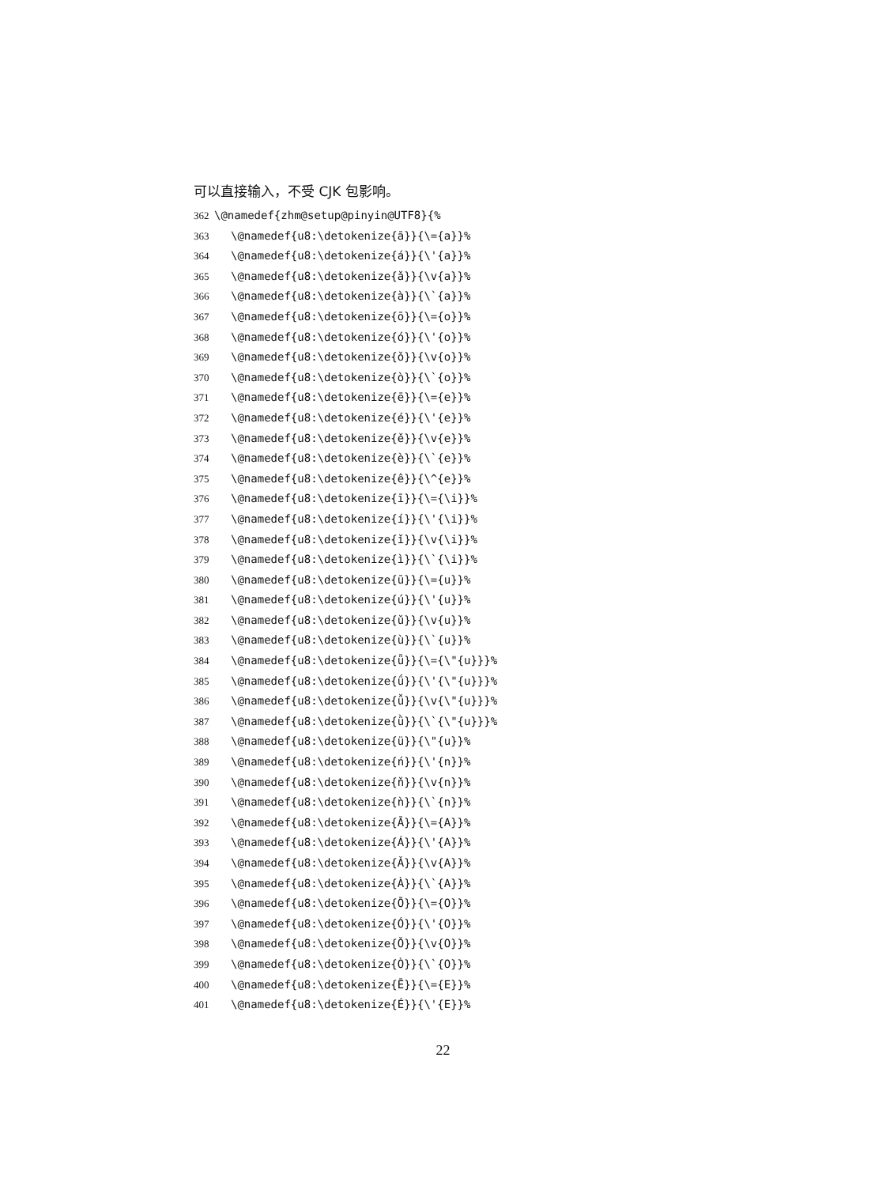可以直接输入，不受 CJK 包影响。
362 \@namedef{zhm@setup@pinyin@UTF8}{%
363 \@namedef{u8:\detokenize{ā}}{\={a}}%
364 \@namedef{u8:\detokenize{á}}{\'{a}}%
365 \@namedef{u8:\detokenize{ǎ}}{\v{a}}%
366 \@namedef{u8:\detokenize{à}}{\`{a}}%
367 \@namedef{u8:\detokenize{ō}}{\={o}}%
368 \@namedef{u8:\detokenize{ó}}{\'{o}}%
369 \@namedef{u8:\detokenize{ǒ}}{\v{o}}%
370 \@namedef{u8:\detokenize{ò}}{\`{o}}%
371 \@namedef{u8:\detokenize{ē}}{\={e}}%
372 \@namedef{u8:\detokenize{é}}{\'{e}}%
373 \@namedef{u8:\detokenize{ě}}{\v{e}}%
374 \@namedef{u8:\detokenize{è}}{\`{e}}%
375 \@namedef{u8:\detokenize{ê}}{\^{e}}%
376 \@namedef{u8:\detokenize{ī}}{\={\i}}%
377 \@namedef{u8:\detokenize{í}}{\'{\i}}%
378 \@namedef{u8:\detokenize{ǐ}}{\v{\i}}%
379 \@namedef{u8:\detokenize{ì}}{\`{\i}}%
380 \@namedef{u8:\detokenize{ū}}{\={u}}%
381 \@namedef{u8:\detokenize{ú}}{\'{u}}%
382 \@namedef{u8:\detokenize{ǔ}}{\v{u}}%
383 \@namedef{u8:\detokenize{ù}}{\`{u}}%
384 \@namedef{u8:\detokenize{ǖ}}{\={\"{u}}}%
385 \@namedef{u8:\detokenize{ǘ}}{\'{\"{u}}}%
386 \@namedef{u8:\detokenize{ǚ}}{\v{\"{u}}}%
387 \@namedef{u8:\detokenize{ǜ}}{\`{\"{u}}}%
388 \@namedef{u8:\detokenize{ü}}{\"{u}}%
389 \@namedef{u8:\detokenize{ń}}{\'{n}}%
390 \@namedef{u8:\detokenize{ň}}{\v{n}}%
391 \@namedef{u8:\detokenize{ǹ}}{\`{n}}%
392 \@namedef{u8:\detokenize{Ā}}{\={A}}%
393 \@namedef{u8:\detokenize{Á}}{\'{A}}%
394 \@namedef{u8:\detokenize{Ǎ}}{\v{A}}%
395 \@namedef{u8:\detokenize{À}}{\`{A}}%
396 \@namedef{u8:\detokenize{Ō}}{\={O}}%
397 \@namedef{u8:\detokenize{Ó}}{\'{O}}%
398 \@namedef{u8:\detokenize{Ǒ}}{\v{O}}%
399 \@namedef{u8:\detokenize{Ò}}{\`{O}}%
400 \@namedef{u8:\detokenize{Ē}}{\={E}}%
401 \@namedef{u8:\detokenize{É}}{\'{E}}%
22